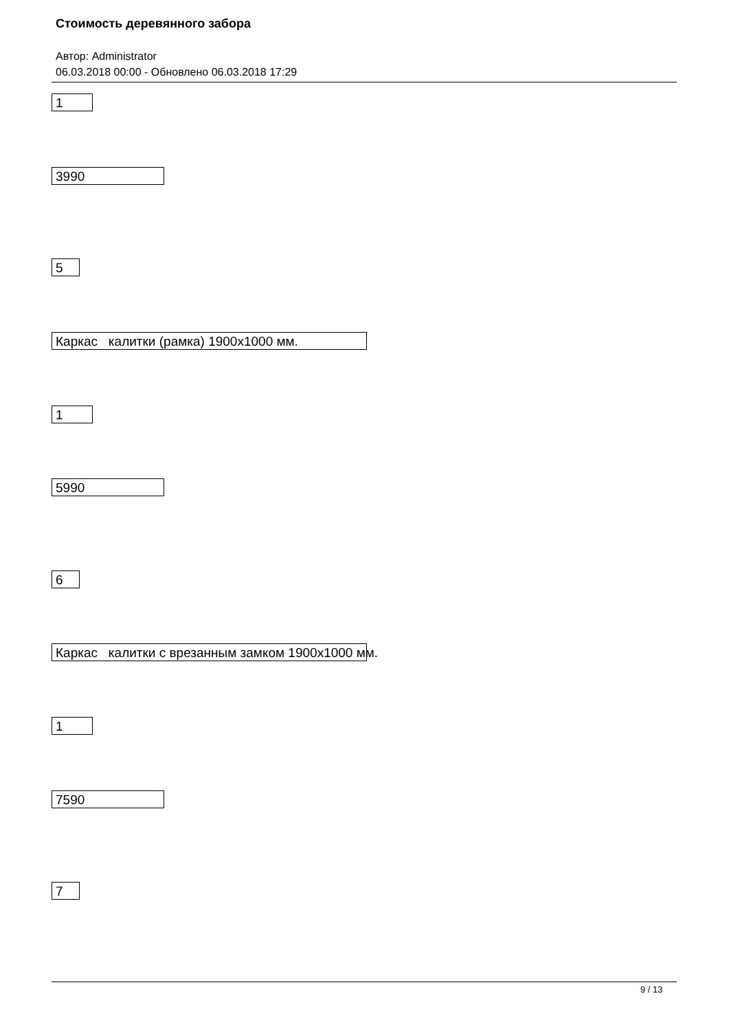Стоимость деревянного забора
Автор: Administrator
06.03.2018 00:00 - Обновлено 06.03.2018 17:29
1
3990
5
Каркас калитки (рамка) 1900х1000 мм.
1
5990
6
Каркас калитки с врезанным замком 1900х1000 мм.
1
7590
7
9 / 13